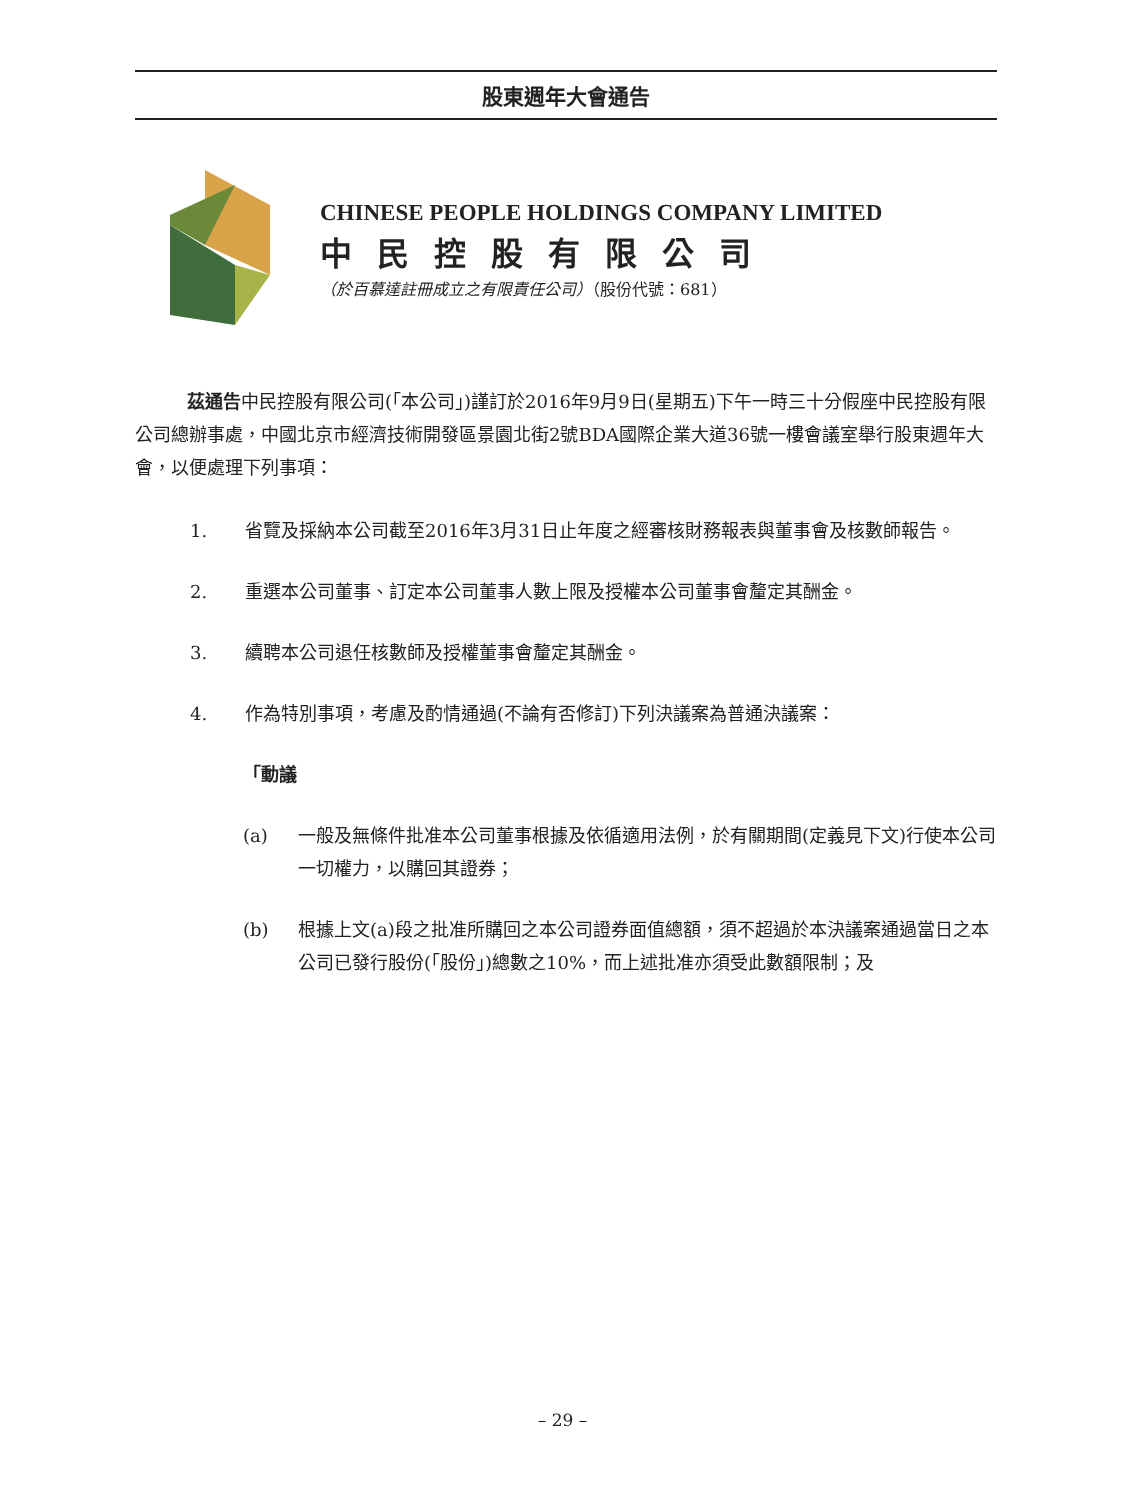股東週年大會通告
CHINESE PEOPLE HOLDINGS COMPANY LIMITED
中民控股有限公司
（於百慕達註冊成立之有限責任公司）（股份代號：681）
茲通告中民控股有限公司(「本公司」)謹訂於2016年9月9日(星期五)下午一時三十分假座中民控股有限公司總辦事處，中國北京市經濟技術開發區景園北街2號BDA國際企業大道36號一樓會議室舉行股東週年大會，以便處理下列事項：
1. 省覽及採納本公司截至2016年3月31日止年度之經審核財務報表與董事會及核數師報告。
2. 重選本公司董事、訂定本公司董事人數上限及授權本公司董事會釐定其酬金。
3. 續聘本公司退任核數師及授權董事會釐定其酬金。
4. 作為特別事項，考慮及酌情通過(不論有否修訂)下列決議案為普通決議案：
「動議
(a) 一般及無條件批准本公司董事根據及依循適用法例，於有關期間(定義見下文)行使本公司一切權力，以購回其證券；
(b) 根據上文(a)段之批准所購回之本公司證券面值總額，須不超過於本決議案通過當日之本公司已發行股份(「股份」)總數之10%，而上述批准亦須受此數額限制；及
– 29 –